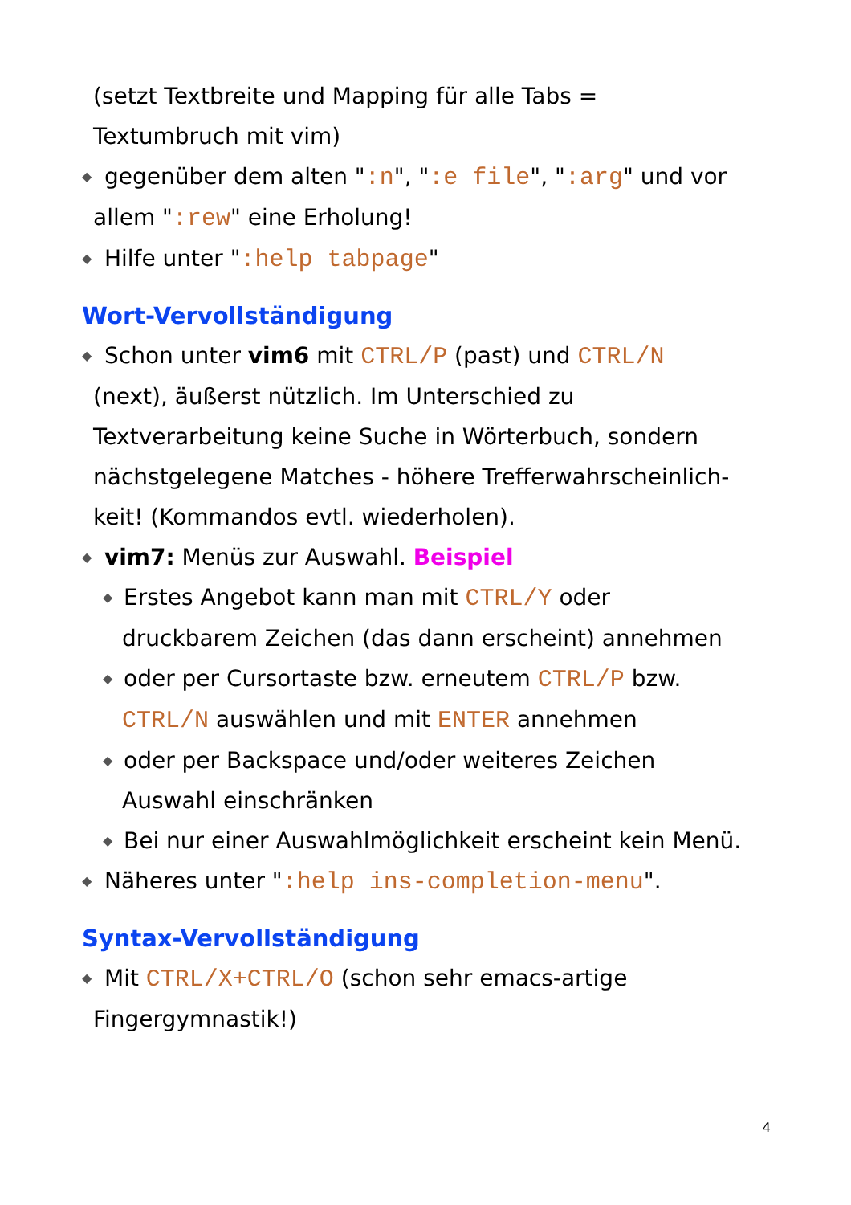(setzt Textbreite und Mapping für alle Tabs =
Textumbruch mit vim)
◆ gegenüber dem alten ":n", ":e file", ":arg" und vor
allem ":rew" eine Erholung!
◆ Hilfe unter ":help tabpage"
Wort-Vervollständigung
◆ Schon unter vim6 mit CTRL/P (past) und CTRL/N
(next), äußerst nützlich. Im Unterschied zu
Textverarbeitung keine Suche in Wörterbuch, sondern
nächstgelegene Matches - höhere Trefferwahrscheinlich-
keit! (Kommandos evtl. wiederholen).
◆ vim7: Menüs zur Auswahl. Beispiel
◆ Erstes Angebot kann man mit CTRL/Y oder
druckbarem Zeichen (das dann erscheint) annehmen
◆ oder per Cursortaste bzw. erneutem CTRL/P bzw.
CTRL/N auswählen und mit ENTER annehmen
◆ oder per Backspace und/oder weiteres Zeichen
Auswahl einschränken
◆ Bei nur einer Auswahlmöglichkeit erscheint kein Menü.
◆ Näheres unter ":help ins-completion-menu".
Syntax-Vervollständigung
◆ Mit CTRL/X+CTRL/O (schon sehr emacs-artige
Fingergymnastik!)
4